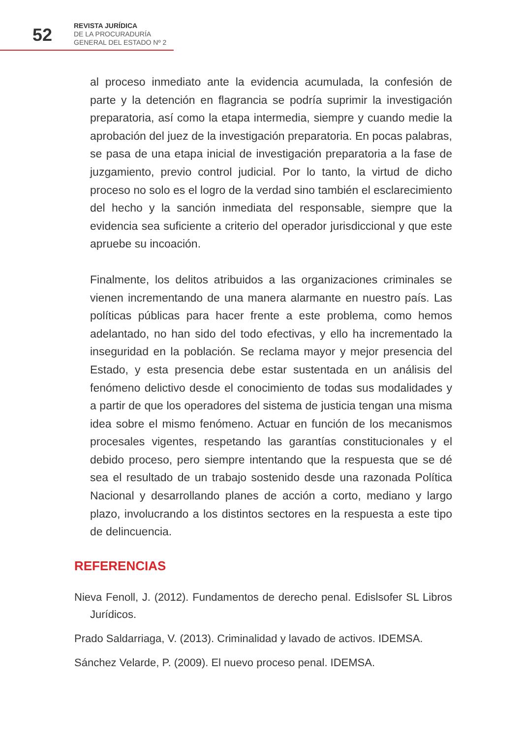52
REVISTA JURÍDICA
DE LA PROCURADURÍA
GENERAL DEL ESTADO Nº 2
al proceso inmediato ante la evidencia acumulada, la confesión de parte y la detención en flagrancia se podría suprimir la investigación preparatoria, así como la etapa intermedia, siempre y cuando medie la aprobación del juez de la investigación preparatoria. En pocas palabras, se pasa de una etapa inicial de investigación preparatoria a la fase de juzgamiento, previo control judicial. Por lo tanto, la virtud de dicho proceso no solo es el logro de la verdad sino también el esclarecimiento del hecho y la sanción inmediata del responsable, siempre que la evidencia sea suficiente a criterio del operador jurisdiccional y que este apruebe su incoación.
Finalmente, los delitos atribuidos a las organizaciones criminales se vienen incrementando de una manera alarmante en nuestro país. Las políticas públicas para hacer frente a este problema, como hemos adelantado, no han sido del todo efectivas, y ello ha incrementado la inseguridad en la población. Se reclama mayor y mejor presencia del Estado, y esta presencia debe estar sustentada en un análisis del fenómeno delictivo desde el conocimiento de todas sus modalidades y a partir de que los operadores del sistema de justicia tengan una misma idea sobre el mismo fenómeno. Actuar en función de los mecanismos procesales vigentes, respetando las garantías constitucionales y el debido proceso, pero siempre intentando que la respuesta que se dé sea el resultado de un trabajo sostenido desde una razonada Política Nacional y desarrollando planes de acción a corto, mediano y largo plazo, involucrando a los distintos sectores en la respuesta a este tipo de delincuencia.
REFERENCIAS
Nieva Fenoll, J. (2012). Fundamentos de derecho penal. Edislsofer SL Libros Jurídicos.
Prado Saldarriaga, V. (2013). Criminalidad y lavado de activos. IDEMSA.
Sánchez Velarde, P. (2009). El nuevo proceso penal. IDEMSA.